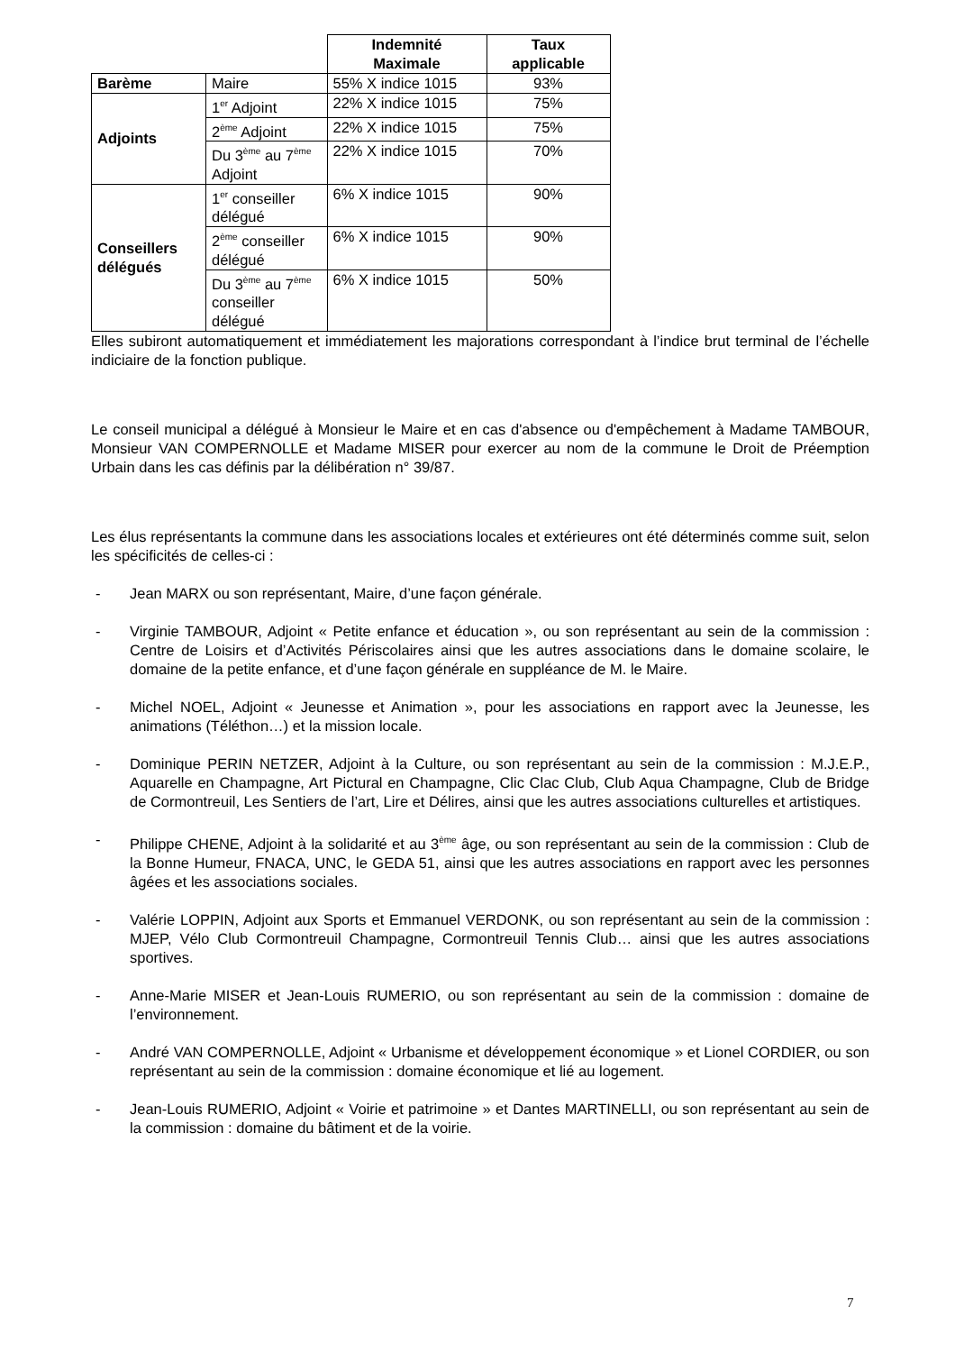| | | Indemnité Maximale | Taux applicable |
| --- | --- | --- | --- |
| Barème | Maire | 55% X indice 1015 | 93% |
| Adjoints | 1<sup>er</sup> Adjoint | 22% X indice 1015 | 75% |
| | 2<sup>ème</sup> Adjoint | 22% X indice 1015 | 75% |
| | Du 3<sup>ème</sup> au 7<sup>ème</sup> Adjoint | 22% X indice 1015 | 70% |
| Conseillers délégués | 1<sup>er</sup> conseiller délégué | 6% X indice 1015 | 90% |
| | 2<sup>ème</sup> conseiller délégué | 6% X indice 1015 | 90% |
| | Du 3<sup>ème</sup> au 7<sup>ème</sup> conseiller délégué | 6% X indice 1015 | 50% |
Elles subiront automatiquement et immédiatement les majorations correspondant à l’indice brut terminal de l’échelle indiciaire de la fonction publique.
Le conseil municipal a délégué à Monsieur le Maire et en cas d'absence ou d'empêchement à Madame TAMBOUR, Monsieur VAN COMPERNOLLE et Madame MISER pour exercer au nom de la commune le Droit de Préemption Urbain dans les cas définis par la délibération n° 39/87.
Les élus représentants la commune dans les associations locales et extérieures ont été déterminés comme suit, selon les spécificités de celles-ci :
- Jean MARX ou son représentant, Maire, d’une façon générale.
- Virginie TAMBOUR, Adjoint « Petite enfance et éducation », ou son représentant au sein de la commission : Centre de Loisirs et d’Activités Périscolaires ainsi que les autres associations dans le domaine scolaire, le domaine de la petite enfance, et d’une façon générale en suppléance de M. le Maire.
- Michel NOEL, Adjoint « Jeunesse et Animation », pour les associations en rapport avec la Jeunesse, les animations (Téléthon…) et la mission locale.
- Dominique PERIN NETZER, Adjoint à la Culture, ou son représentant au sein de la commission : M.J.E.P., Aquarelle en Champagne, Art Pictural en Champagne, Clic Clac Club, Club Aqua Champagne, Club de Bridge de Cormontreuil, Les Sentiers de l’art, Lire et Délires, ainsi que les autres associations culturelles et artistiques.
- Philippe CHENE, Adjoint à la solidarité et au 3<sup>ème</sup> âge, ou son représentant au sein de la commission : Club de la Bonne Humeur, FNACA, UNC, le GEDA 51, ainsi que les autres associations en rapport avec les personnes âgées et les associations sociales.
- Valérie LOPPIN, Adjoint aux Sports et Emmanuel VERDONK, ou son représentant au sein de la commission : MJEP, Vélo Club Cormontreuil Champagne, Cormontreuil Tennis Club… ainsi que les autres associations sportives.
- Anne-Marie MISER et Jean-Louis RUMERIO, ou son représentant au sein de la commission : domaine de l’environnement.
- André VAN COMPERNOLLE, Adjoint « Urbanisme et développement économique » et Lionel CORDIER, ou son représentant au sein de la commission : domaine économique et lié au logement.
- Jean-Louis RUMERIO, Adjoint « Voirie et patrimoine » et Dantes MARTINELLI, ou son représentant au sein de la commission : domaine du bâtiment et de la voirie.
7